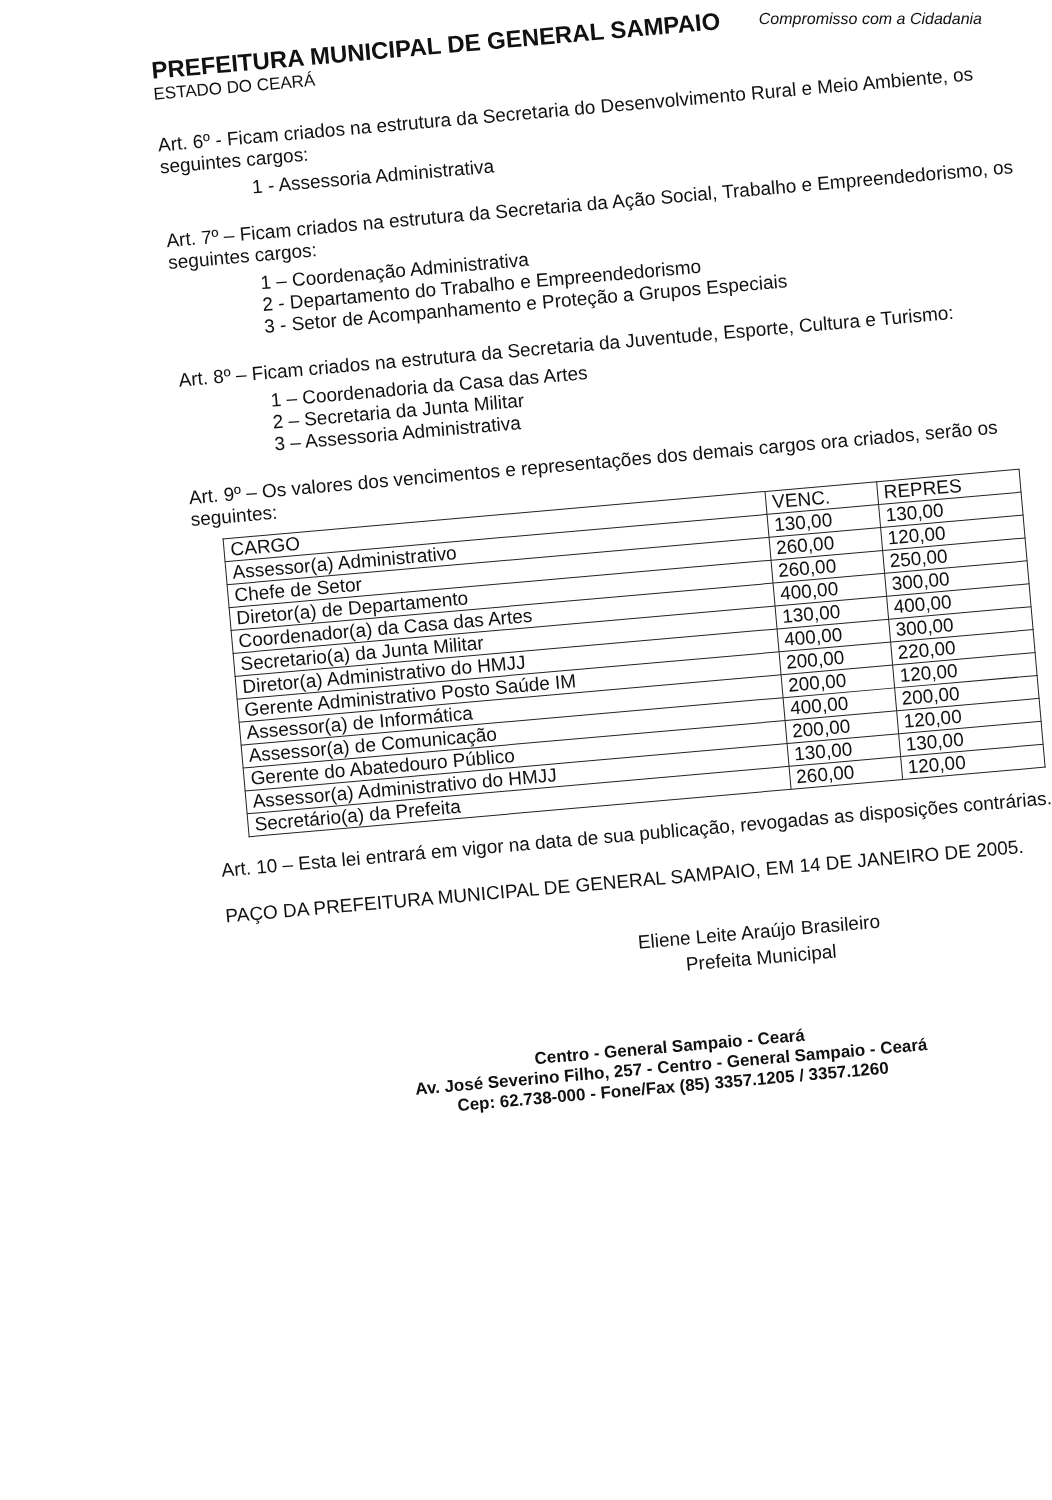Compromisso com a Cidadania
PREFEITURA MUNICIPAL DE GENERAL SAMPAIO
ESTADO DO CEARÁ
Art. 6º - Ficam criados na estrutura da Secretaria do Desenvolvimento Rural e Meio Ambiente, os seguintes cargos:
1 - Assessoria Administrativa
Art. 7º – Ficam criados na estrutura da Secretaria da Ação Social, Trabalho e Empreendedorismo, os seguintes cargos:
1 – Coordenação Administrativa
2 - Departamento do Trabalho e Empreendedorismo
3 - Setor de Acompanhamento e Proteção a Grupos Especiais
Art. 8º – Ficam criados na estrutura da Secretaria da Juventude, Esporte, Cultura e Turismo:
1 – Coordenadoria da Casa das Artes
2 – Secretaria da Junta Militar
3 – Assessoria Administrativa
Art. 9º – Os valores dos vencimentos e representações dos demais cargos ora criados, serão os seguintes:
| CARGO | VENC. | REPRES |
| --- | --- | --- |
| Assessor(a) Administrativo | 130,00 | 130,00 |
| Chefe de Setor | 260,00 | 120,00 |
| Diretor(a) de Departamento | 260,00 | 250,00 |
| Coordenador(a) da Casa das Artes | 400,00 | 300,00 |
| Secretario(a) da Junta Militar | 130,00 | 400,00 |
| Diretor(a) Administrativo do HMJJ | 400,00 | 300,00 |
| Gerente Administrativo Posto Saúde IM | 200,00 | 220,00 |
| Assessor(a) de Informática | 200,00 | 120,00 |
| Assessor(a) de Comunicação | 400,00 | 200,00 |
| Gerente do Abatedouro Público | 200,00 | 120,00 |
| Assessor(a) Administrativo do HMJJ | 130,00 | 130,00 |
| Secretário(a) da Prefeita | 260,00 | 120,00 |
Art. 10 – Esta lei entrará em vigor na data de sua publicação, revogadas as disposições contrárias.
PAÇO DA PREFEITURA MUNICIPAL DE GENERAL SAMPAIO, EM 14 DE JANEIRO DE 2005.
Eliene Leite Araújo Brasileiro
Prefeita Municipal
Centro - General Sampaio - Ceará
Av. José Severino Filho, 257 - Centro - General Sampaio - Ceará
Cep: 62.738-000 - Fone/Fax (85) 3357.1205 / 3357.1260